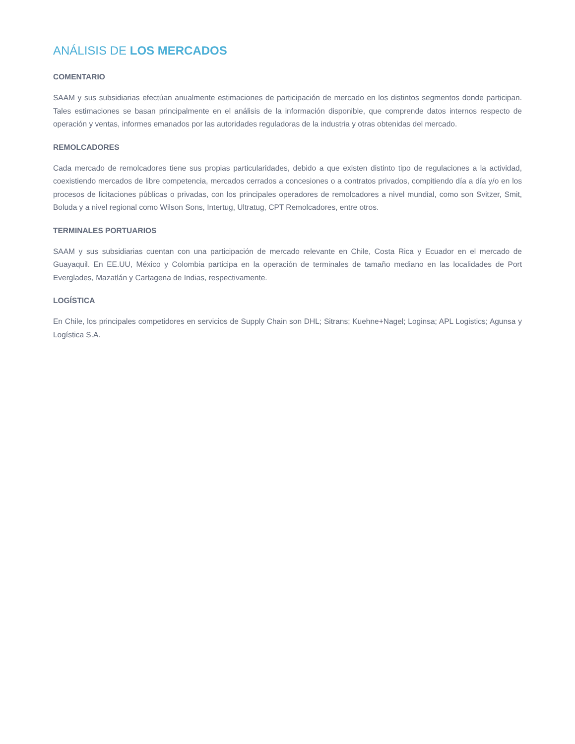ANÁLISIS DE LOS MERCADOS
COMENTARIO
SAAM y sus subsidiarias efectúan anualmente estimaciones de participación de mercado en los distintos segmentos donde participan. Tales estimaciones se basan principalmente en el análisis de la información disponible, que comprende datos internos respecto de operación y ventas, informes emanados por las autoridades reguladoras de la industria y otras obtenidas del mercado.
REMOLCADORES
Cada mercado de remolcadores tiene sus propias particularidades, debido a que existen distinto tipo de regulaciones a la actividad, coexistiendo mercados de libre competencia, mercados cerrados a concesiones o a contratos privados, compitiendo día a día y/o en los procesos de licitaciones públicas o privadas, con los principales operadores de remolcadores a nivel mundial, como son Svitzer, Smit, Boluda y a nivel regional como Wilson Sons, Intertug, Ultratug, CPT Remolcadores, entre otros.
TERMINALES PORTUARIOS
SAAM y sus subsidiarias cuentan con una participación de mercado relevante en Chile, Costa Rica y Ecuador en el mercado de Guayaquil. En EE.UU, México y Colombia participa en la operación de terminales de tamaño mediano en las localidades de Port Everglades, Mazatlán y Cartagena de Indias, respectivamente.
LOGÍSTICA
En Chile, los principales competidores en servicios de Supply Chain son DHL; Sitrans; Kuehne+Nagel; Loginsa; APL Logistics; Agunsa y Logística S.A.